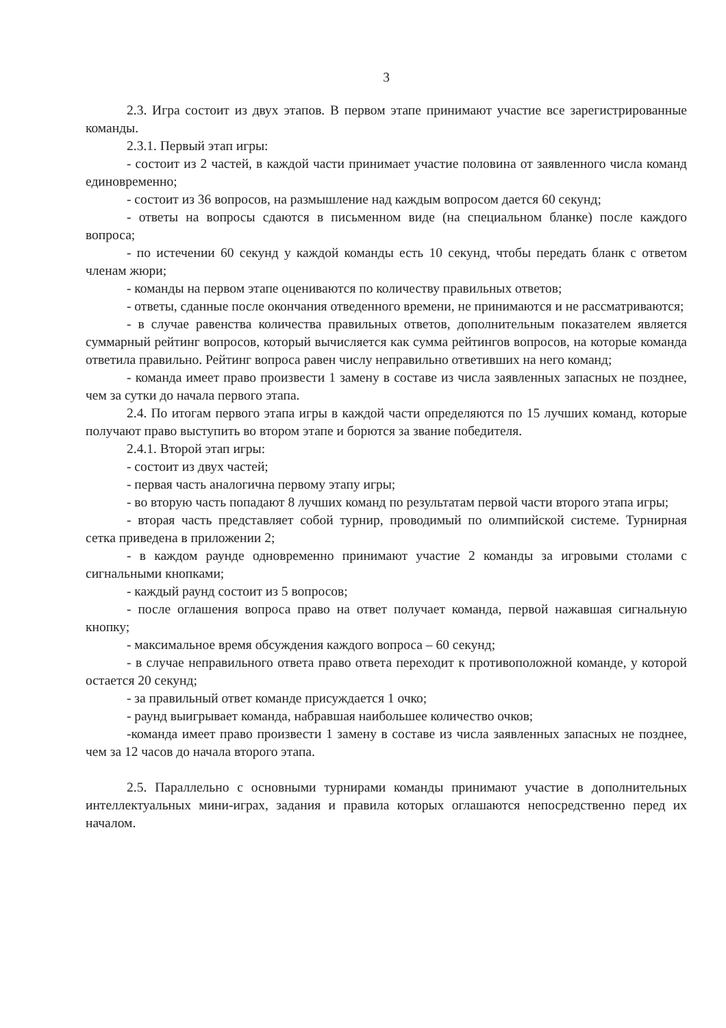3
2.3. Игра состоит из двух этапов. В первом этапе принимают участие все зарегистрированные команды.
2.3.1. Первый этап игры:
- состоит из 2 частей, в каждой части принимает участие половина от заявленного числа команд единовременно;
- состоит из 36 вопросов, на размышление над каждым вопросом дается 60 секунд;
- ответы на вопросы сдаются в письменном виде (на специальном бланке) после каждого вопроса;
- по истечении 60 секунд у каждой команды есть 10 секунд, чтобы передать бланк с ответом членам жюри;
- команды на первом этапе оцениваются по количеству правильных ответов;
- ответы, сданные после окончания отведенного времени, не принимаются и не рассматриваются;
- в случае равенства количества правильных ответов, дополнительным показателем является суммарный рейтинг вопросов, который вычисляется как сумма рейтингов вопросов, на которые команда ответила правильно. Рейтинг вопроса равен числу неправильно ответивших на него команд;
- команда имеет право произвести 1 замену в составе из числа заявленных запасных не позднее, чем за сутки до начала первого этапа.
2.4. По итогам первого этапа игры в каждой части определяются по 15 лучших команд, которые получают право выступить во втором этапе и борются за звание победителя.
2.4.1. Второй этап игры:
- состоит из двух частей;
- первая часть аналогична первому этапу игры;
- во вторую часть попадают 8 лучших команд по результатам первой части второго этапа игры;
- вторая часть представляет собой турнир, проводимый по олимпийской системе. Турнирная сетка приведена в приложении 2;
- в каждом раунде одновременно принимают участие 2 команды за игровыми столами с сигнальными кнопками;
- каждый раунд состоит из 5 вопросов;
- после оглашения вопроса право на ответ получает команда, первой нажавшая сигнальную кнопку;
- максимальное время обсуждения каждого вопроса – 60 секунд;
- в случае неправильного ответа право ответа переходит к противоположной команде, у которой остается 20 секунд;
- за правильный ответ команде присуждается 1 очко;
- раунд выигрывает команда, набравшая наибольшее количество очков;
-команда имеет право произвести 1 замену в составе из числа заявленных запасных не позднее, чем за 12 часов до начала второго этапа.
2.5. Параллельно с основными турнирами команды принимают участие в дополнительных интеллектуальных мини-играх, задания и правила которых оглашаются непосредственно перед их началом.